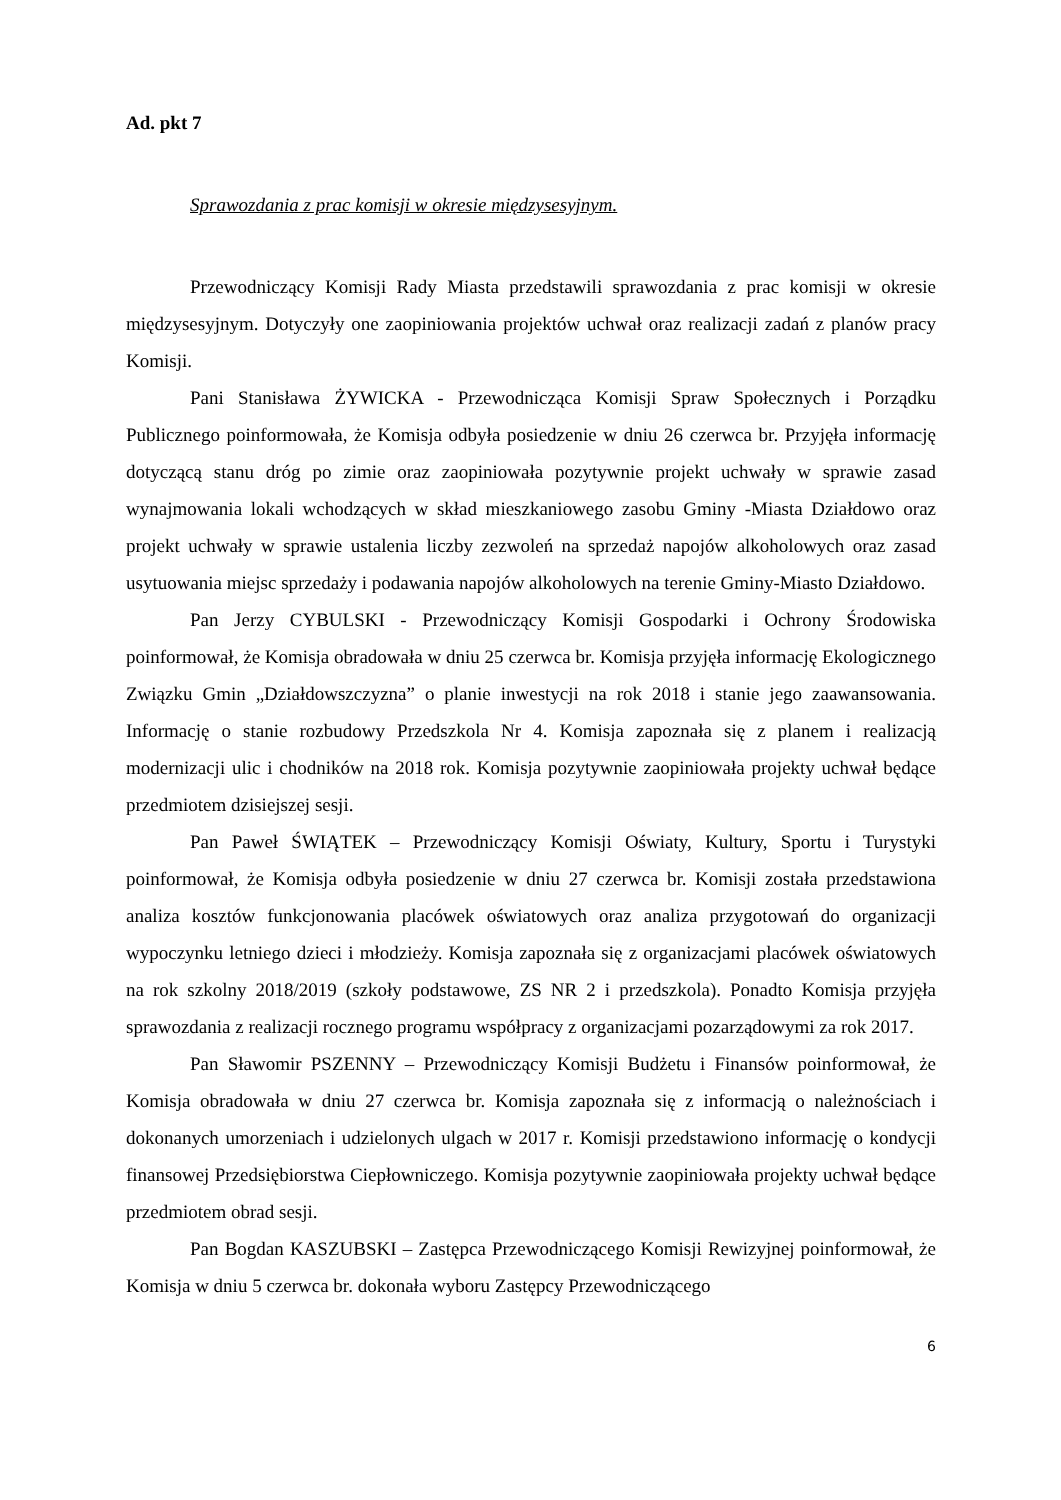Ad. pkt 7
Sprawozdania z prac komisji w okresie międzysesyjnym.
Przewodniczący Komisji Rady Miasta przedstawili sprawozdania z prac komisji w okresie międzysesyjnym. Dotyczyły one zaopiniowania projektów uchwał oraz realizacji zadań z planów pracy Komisji.
Pani Stanisława ŻYWICKA - Przewodnicząca Komisji Spraw Społecznych i Porządku Publicznego poinformowała, że Komisja odbyła posiedzenie w dniu 26 czerwca br. Przyjęła informację dotyczącą stanu dróg po zimie oraz zaopiniowała pozytywnie projekt uchwały w sprawie zasad wynajmowania lokali wchodzących w skład mieszkaniowego zasobu Gminy -Miasta Działdowo oraz projekt uchwały w sprawie ustalenia liczby zezwoleń na sprzedaż napojów alkoholowych oraz zasad usytuowania miejsc sprzedaży i podawania napojów alkoholowych na terenie Gminy-Miasto Działdowo.
Pan Jerzy CYBULSKI - Przewodniczący Komisji Gospodarki i Ochrony Środowiska poinformował, że Komisja obradowała w dniu 25 czerwca br. Komisja przyjęła informację Ekologicznego Związku Gmin „Działdowszczyzna” o planie inwestycji na rok 2018 i stanie jego zaawansowania. Informację o stanie rozbudowy Przedszkola Nr 4. Komisja zapoznała się z planem i realizacją modernizacji ulic i chodników na 2018 rok. Komisja pozytywnie zaopiniowała projekty uchwał będące przedmiotem dzisiejszej sesji.
Pan Paweł ŚWIĄTEK – Przewodniczący Komisji Oświaty, Kultury, Sportu i Turystyki poinformował, że Komisja odbyła posiedzenie w dniu 27 czerwca br. Komisji została przedstawiona analiza kosztów funkcjonowania placówek oświatowych oraz analiza przygotowań do organizacji wypoczynku letniego dzieci i młodzieży. Komisja zapoznała się z organizacjami placówek oświatowych na rok szkolny 2018/2019 (szkoły podstawowe, ZS NR 2 i przedszkola). Ponadto Komisja przyjęła sprawozdania z realizacji rocznego programu współpracy z organizacjami pozarządowymi za rok 2017.
Pan Sławomir PSZENNY – Przewodniczący Komisji Budżetu i Finansów poinformował, że Komisja obradowała w dniu 27 czerwca br. Komisja zapoznała się z informacją o należnościach i dokonanych umorzeniach i udzielonych ulgach w 2017 r. Komisji przedstawiono informację o kondycji finansowej Przedsiębiorstwa Ciepłowniczego. Komisja pozytywnie zaopiniowała projekty uchwał będące przedmiotem obrad sesji.
Pan Bogdan KASZUBSKI – Zastępca Przewodniczącego Komisji Rewizyjnej poinformował, że Komisja w dniu 5 czerwca br. dokonała wyboru Zastępcy Przewodniczącego
6